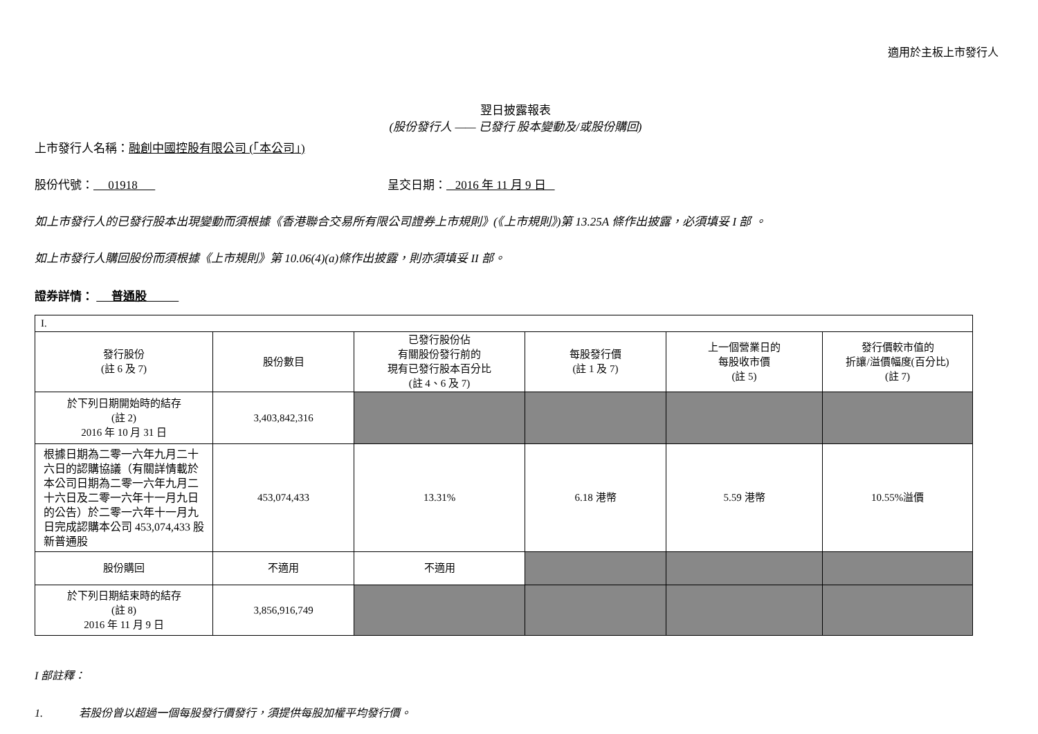適用於主板上市發行人
翌日披露報表
(股份發行人 —— 已發行 股本變動及/或股份購回)
上市發行人名稱：融創中國控股有限公司 (「本公司」)
股份代號： 01918 呈交日期： 2016 年 11 月 9 日
如上市發行人的已發行股本出現變動而須根據《香港聯合交易所有限公司證券上市規則》(《上市規則》)第 13.25A 條作出披露，必須填妥 I 部 。
如上市發行人購回股份而須根據《上市規則》第 10.06(4)(a)條作出披露，則亦須填妥 II 部。
證券詳情： 普通股
| I. | | | | | |
| 發行股份 (註 6 及 7) | 股份數目 | 已發行股份佔 有關股份發行前的 現有已發行股本百分比 (註 4、6 及 7) | 每股發行價 (註 1 及 7) | 上一個營業日的 每股收市價 (註 5) | 發行價較市值的 折讓/溢價幅度(百分比) (註 7) |
| 於下列日期開始時的結存 (註 2) 2016 年 10 月 31 日 | 3,403,842,316 | | | | |
| 根據日期為二零一六年九月二十六日的認購協議（有關詳情載於本公司日期為二零一六年九月二十六日及二零一六年十一月九日的公告）於二零一六年十一月九日完成認購本公司 453,074,433 股新普通股 | 453,074,433 | 13.31% | 6.18 港幣 | 5.59 港幣 | 10.55%溢價 |
| 股份購回 | 不適用 | 不適用 | | | |
| 於下列日期結束時的結存 (註 8) 2016 年 11 月 9 日 | 3,856,916,749 | | | | |
I 部註釋：
1. 若股份曾以超過一個每股發行價發行，須提供每股加權平均發行價。